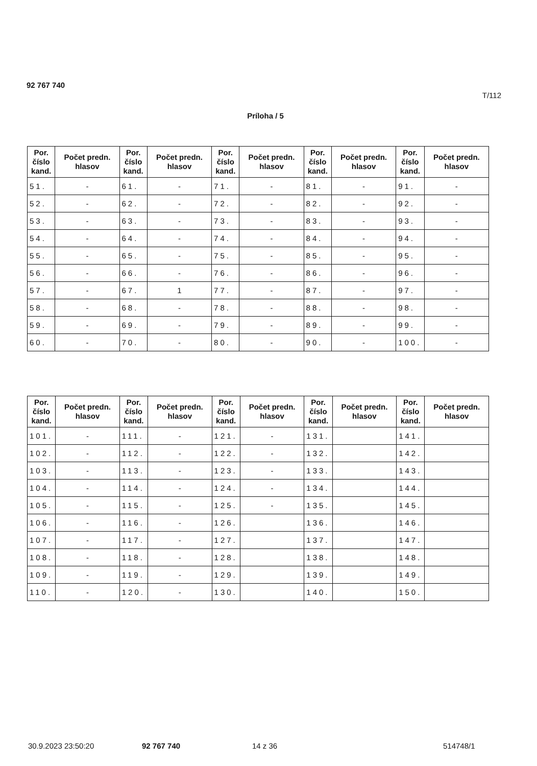92 767 740
T/112
Príloha / 5
| Por. číslo kand. | Počet predn. hlasov | Por. číslo kand. | Počet predn. hlasov | Por. číslo kand. | Počet predn. hlasov | Por. číslo kand. | Počet predn. hlasov | Por. číslo kand. | Počet predn. hlasov |
| --- | --- | --- | --- | --- | --- | --- | --- | --- | --- |
| 51. | - | 61. | - | 71. | - | 81. | - | 91. | - |
| 52. | - | 62. | - | 72. | - | 82. | - | 92. | - |
| 53. | - | 63. | - | 73. | - | 83. | - | 93. | - |
| 54. | - | 64. | - | 74. | - | 84. | - | 94. | - |
| 55. | - | 65. | - | 75. | - | 85. | - | 95. | - |
| 56. | - | 66. | - | 76. | - | 86. | - | 96. | - |
| 57. | - | 67. | 1 | 77. | - | 87. | - | 97. | - |
| 58. | - | 68. | - | 78. | - | 88. | - | 98. | - |
| 59. | - | 69. | - | 79. | - | 89. | - | 99. | - |
| 60. | - | 70. | - | 80. | - | 90. | - | 100. | - |
| Por. číslo kand. | Počet predn. hlasov | Por. číslo kand. | Počet predn. hlasov | Por. číslo kand. | Počet predn. hlasov | Por. číslo kand. | Počet predn. hlasov | Por. číslo kand. | Počet predn. hlasov |
| --- | --- | --- | --- | --- | --- | --- | --- | --- | --- |
| 101. | - | 111. | - | 121. | - | 131. | | 141. | |
| 102. | - | 112. | - | 122. | - | 132. | | 142. | |
| 103. | - | 113. | - | 123. | - | 133. | | 143. | |
| 104. | - | 114. | - | 124. | - | 134. | | 144. | |
| 105. | - | 115. | - | 125. | - | 135. | | 145. | |
| 106. | - | 116. | - | 126. | | 136. | | 146. | |
| 107. | - | 117. | - | 127. | | 137. | | 147. | |
| 108. | - | 118. | - | 128. | | 138. | | 148. | |
| 109. | - | 119. | - | 129. | | 139. | | 149. | |
| 110. | - | 120. | - | 130. | | 140. | | 150. | |
30.9.2023 23:50:20 92 767 740 14 z 36 514748/1